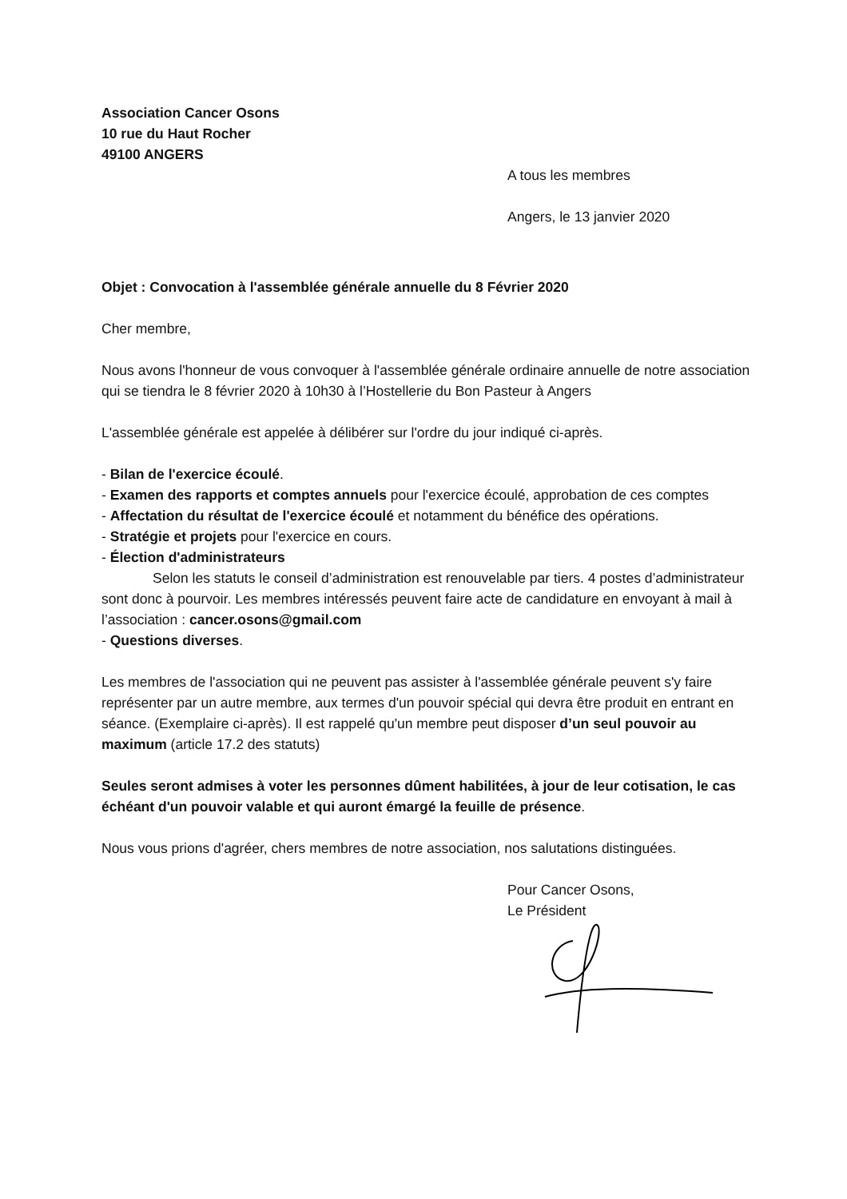Association Cancer Osons
10 rue du Haut Rocher
49100 ANGERS
A tous les membres
Angers, le 13 janvier 2020
Objet : Convocation à l'assemblée générale annuelle du 8 Février 2020
Cher membre,
Nous avons l'honneur de vous convoquer à l'assemblée générale ordinaire annuelle de notre association qui se tiendra le 8 février 2020 à 10h30 à l’Hostellerie du Bon Pasteur à Angers
L'assemblée générale est appelée à délibérer sur l'ordre du jour indiqué ci-après.
- Bilan de l'exercice écoulé.
- Examen des rapports et comptes annuels pour l'exercice écoulé, approbation de ces comptes
- Affectation du résultat de l'exercice écoulé et notamment du bénéfice des opérations.
- Stratégie et projets pour l'exercice en cours.
- Élection d'administrateurs
Selon les statuts le conseil d’administration est renouvelable par tiers. 4 postes d’administrateur sont donc à pourvoir. Les membres intéressés peuvent faire acte de candidature en envoyant à mail à l’association : cancer.osons@gmail.com
- Questions diverses.
Les membres de l'association qui ne peuvent pas assister à l'assemblée générale peuvent s'y faire représenter par un autre membre, aux termes d'un pouvoir spécial qui devra être produit en entrant en séance. (Exemplaire ci-après). Il est rappelé qu'un membre peut disposer d’un seul pouvoir au maximum (article 17.2 des statuts)
Seules seront admises à voter les personnes dûment habilitées, à jour de leur cotisation, le cas échéant d'un pouvoir valable et qui auront émargé la feuille de présence.
Nous vous prions d'agréer, chers membres de notre association, nos salutations distinguées.
Pour Cancer Osons,
Le Président